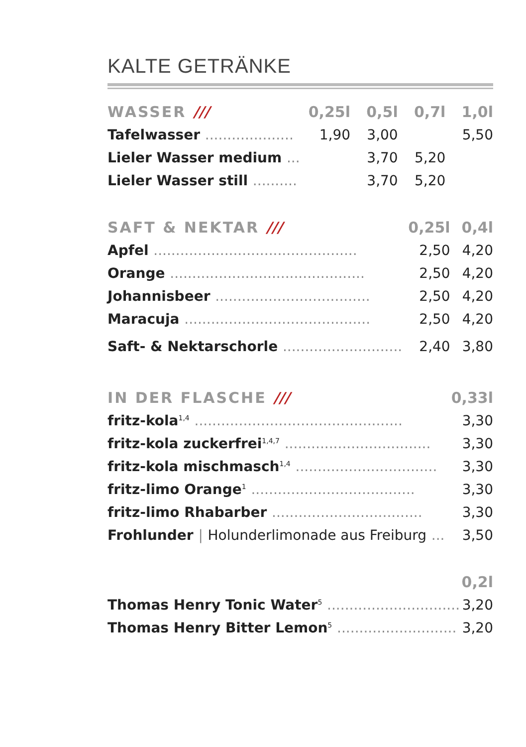KALTE GETRÄNKE
| WASSER /// | 0,25l | 0,5l | 0,7l | 1,0l |
| --- | --- | --- | --- | --- |
| Tafelwasser .................... | 1,90 | 3,00 | | 5,50 |
| Lieler Wasser medium ... | | 3,70 | 5,20 | |
| Lieler Wasser still .......... | | 3,70 | 5,20 | |
| SAFT & NEKTAR /// | 0,25l | 0,4l |
| --- | --- | --- |
| Apfel .............................................. | 2,50 | 4,20 |
| Orange ............................................ | 2,50 | 4,20 |
| Johannisbeer ................................... | 2,50 | 4,20 |
| Maracuja .......................................... | 2,50 | 4,20 |
| Saft- & Nektarschorle ........................... | 2,40 | 3,80 |
| IN DER FLASCHE /// | 0,33l |
| --- | --- |
| fritz-kola<sup>1,4</sup> ............................................... | 3,30 |
| fritz-kola zuckerfrei<sup>1,4,7</sup> ................................. | 3,30 |
| fritz-kola mischmasch<sup>1,4</sup> ................................ | 3,30 |
| fritz-limo Orange<sup>1</sup> ..................................... | 3,30 |
| fritz-limo Rhabarber .................................. | 3,30 |
| Frohlunder / Holunderlimonade aus Freiburg ... | 3,50 |
| | 0,2l |
| --- | --- |
| Thomas Henry Tonic Water<sup>5</sup> .............................. | 3,20 |
| Thomas Henry Bitter Lemon<sup>5</sup> ........................... | 3,20 |